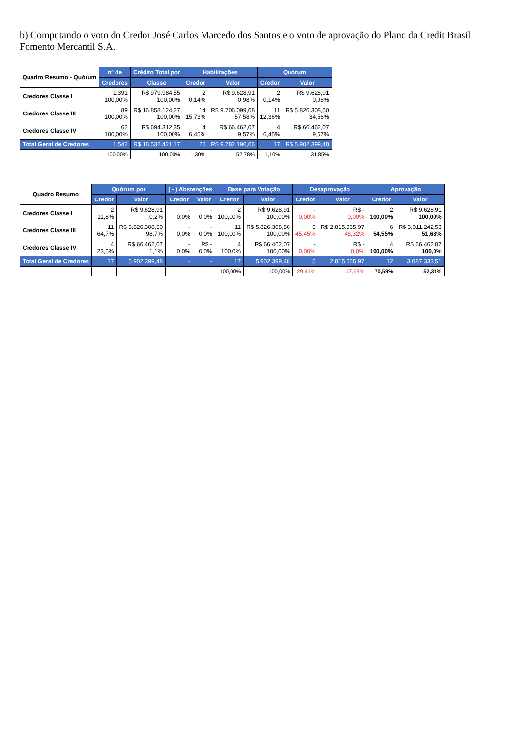b) Computando o voto do Credor José Carlos Marcedo dos Santos e o voto de aprovação do Plano da Credit Brasil Fomento Mercantil S.A.
| Quadro Resumo - Quórum | nº de | Crédito Total por | Habilitações | | Quórum | |
| --- | --- | --- | --- | --- | --- | --- |
| | Credores | Classe | Credor | Valor | Credor | Valor |
| Credores Classe I | 1.391 100,00% | R$ 979.984,55 100,00% | 2 0,14% | R$ 9.628,91 0,98% | 2 0,14% | R$ 9.628,91 0,98% |
| Credores Classe III | 89 100,00% | R$ 16.858.124,27 100,00% | 14 15,73% | R$ 9.706.099,08 57,58% | 11 12,36% | R$ 5.826.308,50 34,56% |
| Credores Classe IV | 62 100,00% | R$ 694.312,35 100,00% | 4 6,45% | R$ 66.462,07 9,57% | 4 6,45% | R$ 66.462,07 9,57% |
| Total Geral de Credores | 1.542 | R$ 18.532.421,17 | 20 | R$ 9.782.190,06 | 17 | R$ 5.902.399,48 |
| | 100,00% | 100,00% | 1,30% | 52,78% | 1,10% | 31,85% |
| Quadro Resumo | Quórum por | | ( - ) Abstenções | | Base para Votação | | Desaprovação | | Aprovação | |
| --- | --- | --- | --- | --- | --- | --- | --- | --- | --- | --- |
| | Credor | Valor | Credor | Valor | Credor | Valor | Credor | Valor | Credor | Valor |
| Credores Classe I | 2 11,8% | R$ 9.628,91 0,2% | - 0,0% | - 0,0% | 2 100,00% | R$ 9.628,91 100,00% | - 0,00% | R$ - 0,00% | 2 100,00% | R$ 9.628,91 100,00% |
| Credores Classe III | 11 64,7% | R$ 5.826.308,50 98,7% | - 0,0% | - 0,0% | 11 100,00% | R$ 5.826.308,50 100,00% | 5 45,45% | R$ 2.815.065,97 48,32% | 6 54,55% | R$ 3.011.242,53 51,68% |
| Credores Classe IV | 4 23,5% | R$ 66.462,07 1,1% | - 0,0% | R$ - 0,0% | 4 100,0% | R$ 66.462,07 100,00% | - 0,00% | R$ - 0,0% | 4 100,00% | R$ 66.462,07 100,0% |
| Total Geral de Credores | 17 | 5.902.399,48 | - | - | 17 | 5.902.399,48 | 5 | 2.815.065,97 | 12 | 3.087.333,51 |
| | | | | | 100,00% | 100,00% | 29,41% | 47,69% | 70,59% | 52,31% |